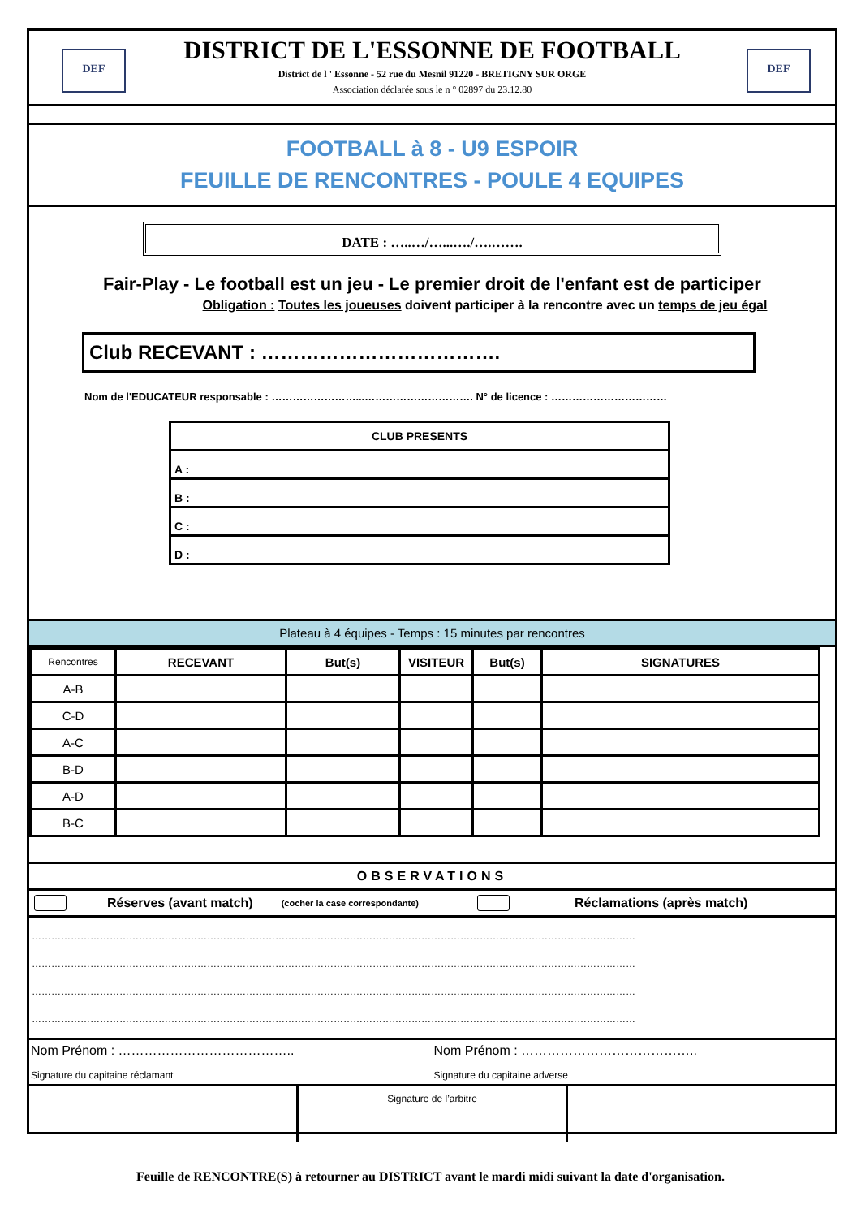DEF DEF
DISTRICT DE L'ESSONNE DE FOOTBALL
District de l ' Essonne - 52 rue du Mesnil 91220 - BRETIGNY SUR ORGE
Association déclarée sous le n ° 02897 du 23.12.80
FOOTBALL à 8 - U9 ESPOIR
FEUILLE DE RENCONTRES - POULE 4 EQUIPES
DATE : …..…/…...…./….…….
Fair-Play - Le football est un jeu - Le premier droit de l'enfant est de participer
Obligation : Toutes les joueuses doivent participer à la rencontre avec un temps de jeu égal
Club RECEVANT : ……………………………….
Nom de l'EDUCATEUR responsable : ……………………...…………………………. N° de licence : ……………………………
| CLUB PRESENTS |
| A : |
| B : |
| C : |
| D : |
Plateau à 4 équipes - Temps : 15 minutes par rencontres
| Rencontres | RECEVANT | But(s) | VISITEUR | But(s) | SIGNATURES |
| --- | --- | --- | --- | --- | --- |
| A-B | | | | | |
| C-D | | | | | |
| A-C | | | | | |
| B-D | | | | | |
| A-D | | | | | |
| B-C | | | | | |
OBSERVATIONS
Réserves (avant match) (cocher la case correspondante) Réclamations (après match)
……………………………………………………………………………………………………………………………………………………………………
……………………………………………………………………………………………………………………………………………………………………
……………………………………………………………………………………………………………………………………………………………………
……………………………………………………………………………………………………………………………………………………………………
Nom Prénom : …………………………………..
Signature du capitaine réclamant
Nom Prénom : …………………………………..
Signature du capitaine adverse
Signature de l’arbitre
Feuille de RENCONTRE(S) à retourner au DISTRICT avant le mardi midi suivant la date d'organisation.